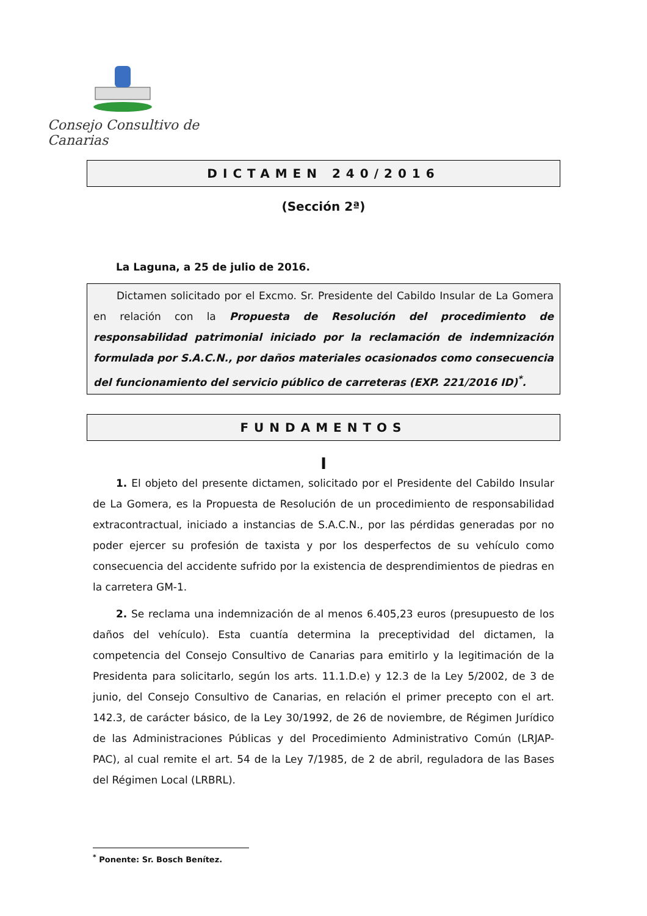Consejo Consultivo de Canarias
DICTAMEN 240/2016
(Sección 2ª)
La Laguna, a 25 de julio de 2016.
Dictamen solicitado por el Excmo. Sr. Presidente del Cabildo Insular de La Gomera en relación con la Propuesta de Resolución del procedimiento de responsabilidad patrimonial iniciado por la reclamación de indemnización formulada por S.A.C.N., por daños materiales ocasionados como consecuencia del funcionamiento del servicio público de carreteras (EXP. 221/2016 ID)<sup>*</sup>.
FUNDAMENTOS
I
1. El objeto del presente dictamen, solicitado por el Presidente del Cabildo Insular de La Gomera, es la Propuesta de Resolución de un procedimiento de responsabilidad extracontractual, iniciado a instancias de S.A.C.N., por las pérdidas generadas por no poder ejercer su profesión de taxista y por los desperfectos de su vehículo como consecuencia del accidente sufrido por la existencia de desprendimientos de piedras en la carretera GM-1.
2. Se reclama una indemnización de al menos 6.405,23 euros (presupuesto de los daños del vehículo). Esta cuantía determina la preceptividad del dictamen, la competencia del Consejo Consultivo de Canarias para emitirlo y la legitimación de la Presidenta para solicitarlo, según los arts. 11.1.D.e) y 12.3 de la Ley 5/2002, de 3 de junio, del Consejo Consultivo de Canarias, en relación el primer precepto con el art. 142.3, de carácter básico, de la Ley 30/1992, de 26 de noviembre, de Régimen Jurídico de las Administraciones Públicas y del Procedimiento Administrativo Común (LRJAP-PAC), al cual remite el art. 54 de la Ley 7/1985, de 2 de abril, reguladora de las Bases del Régimen Local (LRBRL).
<sup>*</sup> Ponente: Sr. Bosch Benítez.